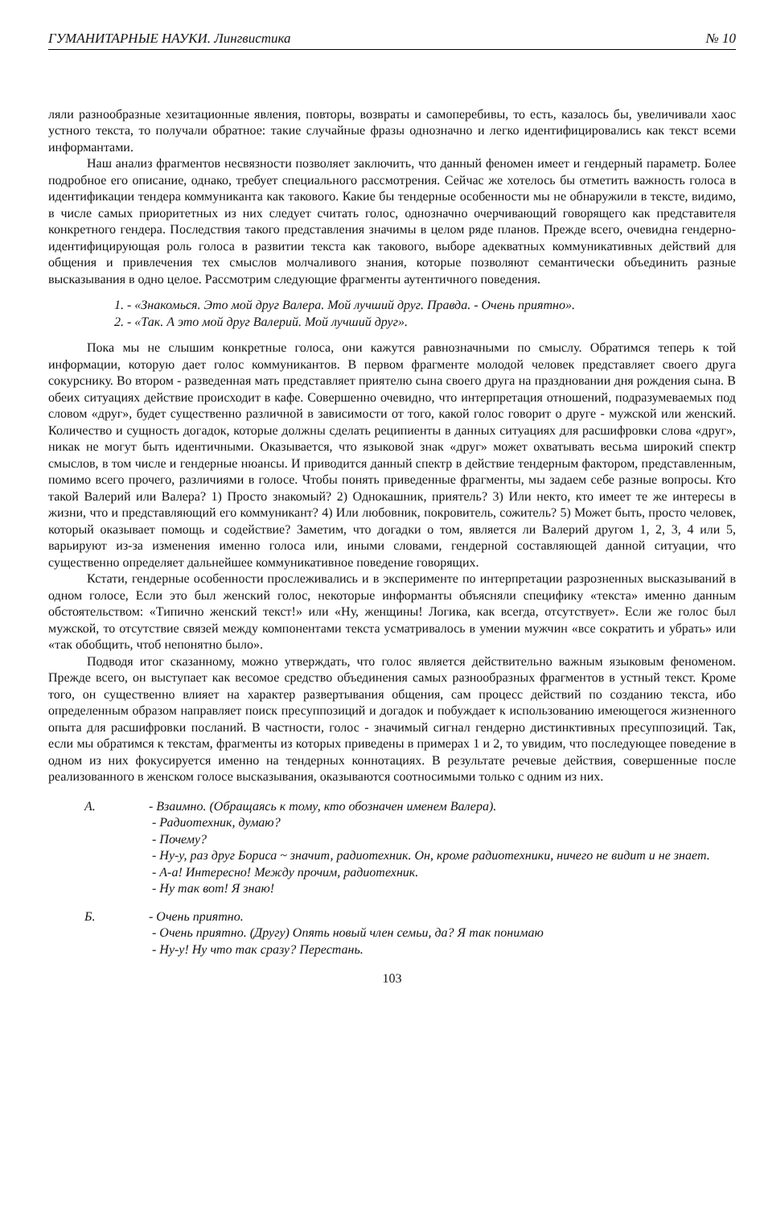ГУМАНИТАРНЫЕ НАУКИ. Лингвистика № 10
ляли разнообразные хезитационные явления, повторы, возвраты и самоперебивы, то есть, казалось бы, увеличивали хаос устного текста, то получали обратное: такие случайные фразы однозначно и легко идентифицировались как текст всеми информантами.
Наш анализ фрагментов несвязности позволяет заключить, что данный феномен имеет и гендерный параметр. Более подробное его описание, однако, требует специального рассмотрения. Сейчас же хотелось бы отметить важность голоса в идентификации тендера коммуниканта как такового. Какие бы тендерные особенности мы не обнаружили в тексте, видимо, в числе самых приоритетных из них следует считать голос, однозначно очерчивающий говорящего как представителя конкретного гендера. Последствия такого представления значимы в целом ряде планов. Прежде всего, очевидна гендерно-идентифицирующая роль голоса в развитии текста как такового, выборе адекватных коммуникативных действий для общения и привлечения тех смыслов молчаливого знания, которые позволяют семантически объединить разные высказывания в одно целое. Рассмотрим следующие фрагменты аутентичного поведения.
1. - «Знакомься. Это мой друг Валера. Мой лучший друг. Правда. - Очень приятно».
2. - «Так. А это мой друг Валерий. Мой лучший друг».
Пока мы не слышим конкретные голоса, они кажутся равнозначными по смыслу. Обратимся теперь к той информации, которую дает голос коммуникантов. В первом фрагменте молодой человек представляет своего друга сокурснику. Во втором - разведенная мать представляет приятелю сына своего друга на праздновании дня рождения сына. В обеих ситуациях действие происходит в кафе. Совершенно очевидно, что интерпретация отношений, подразумеваемых под словом «друг», будет существенно различной в зависимости от того, какой голос говорит о друге - мужской или женский. Количество и сущность догадок, которые должны сделать реципиенты в данных ситуациях для расшифровки слова «друг», никак не могут быть идентичными. Оказывается, что языковой знак «друг» может охватывать весьма широкий спектр смыслов, в том числе и гендерные нюансы. И приводится данный спектр в действие тендерным фактором, представленным, помимо всего прочего, различиями в голосе. Чтобы понять приведенные фрагменты, мы задаем себе разные вопросы. Кто такой Валерий или Валера? 1) Просто знакомый? 2) Однокашник, приятель? 3) Или некто, кто имеет те же интересы в жизни, что и представляющий его коммуникант? 4) Или любовник, покровитель, сожитель? 5) Может быть, просто человек, который оказывает помощь и содействие? Заметим, что догадки о том, является ли Валерий другом 1, 2, 3, 4 или 5, варьируют из-за изменения именно голоса или, иными словами, гендерной составляющей данной ситуации, что существенно определяет дальнейшее коммуникативное поведение говорящих.
Кстати, гендерные особенности прослеживались и в эксперименте по интерпретации разрозненных высказываний в одном голосе, Если это был женский голос, некоторые информанты объясняли специфику «текста» именно данным обстоятельством: «Типично женский текст!» или «Ну, женщины! Логика, как всегда, отсутствует». Если же голос был мужской, то отсутствие связей между компонентами текста усматривалось в умении мужчин «все сократить и убрать» или «так обобщить, чтоб непонятно было».
Подводя итог сказанному, можно утверждать, что голос является действительно важным языковым феноменом. Прежде всего, он выступает как весомое средство объединения самых разнообразных фрагментов в устный текст. Кроме того, он существенно влияет на характер развертывания общения, сам процесс действий по созданию текста, ибо определенным образом направляет поиск пресуппозиций и догадок и побуждает к использованию имеющегося жизненного опыта для расшифровки посланий. В частности, голос - значимый сигнал гендерно дистинктивных пресуппозиций. Так, если мы обратимся к текстам, фрагменты из которых приведены в примерах 1 и 2, то увидим, что последующее поведение в одном из них фокусируется именно на тендерных коннотациях. В результате речевые действия, совершенные после реализованного в женском голосе высказывания, оказываются соотносимыми только с одним из них.
А. - Взаимно. (Обращаясь к тому, кто обозначен именем Валера).
- Радиотехник, думаю?
- Почему?
- Ну-у, раз друг Бориса ~ значит, радиотехник. Он, кроме радиотехники, ничего не видит и не знает.
- А-а! Интересно! Между прочим, радиотехник.
- Ну так вот! Я знаю!
Б. - Очень приятно.
- Очень приятно. (Другу) Опять новый член семьи, да? Я так понимаю
- Ну-у! Ну что так сразу? Перестань.
103